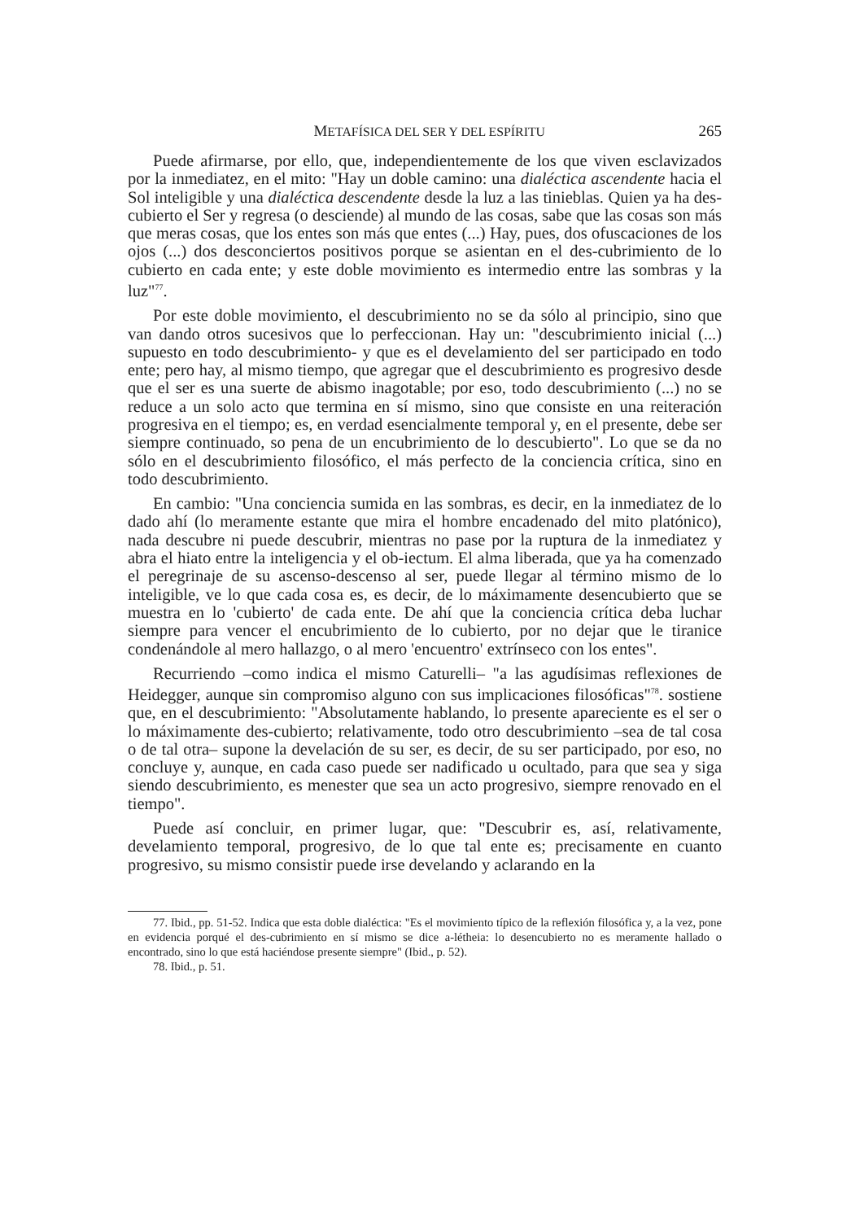METAFÍSICA DEL SER Y DEL ESPÍRITU 265
Puede afirmarse, por ello, que, independientemente de los que viven esclavizados por la inmediatez, en el mito: "Hay un doble camino: una dialéctica ascendente hacia el Sol inteligible y una dialéctica descendente desde la luz a las tinieblas. Quien ya ha des-cubierto el Ser y regresa (o desciende) al mundo de las cosas, sabe que las cosas son más que meras cosas, que los entes son más que entes (...) Hay, pues, dos ofuscaciones de los ojos (...) dos desconciertos positivos porque se asientan en el des-cubrimiento de lo cubierto en cada ente; y este doble movimiento es intermedio entre las sombras y la luz"<sup>77</sup>.
Por este doble movimiento, el descubrimiento no se da sólo al principio, sino que van dando otros sucesivos que lo perfeccionan. Hay un: "descubrimiento inicial (...) supuesto en todo descubrimiento- y que es el develamiento del ser participado en todo ente; pero hay, al mismo tiempo, que agregar que el descubrimiento es progresivo desde que el ser es una suerte de abismo inagotable; por eso, todo descubrimiento (...) no se reduce a un solo acto que termina en sí mismo, sino que consiste en una reiteración progresiva en el tiempo; es, en verdad esencialmente temporal y, en el presente, debe ser siempre continuado, so pena de un encubrimiento de lo descubierto". Lo que se da no sólo en el descubrimiento filosófico, el más perfecto de la conciencia crítica, sino en todo descubrimiento.
En cambio: "Una conciencia sumida en las sombras, es decir, en la inmediatez de lo dado ahí (lo meramente estante que mira el hombre encadenado del mito platónico), nada descubre ni puede descubrir, mientras no pase por la ruptura de la inmediatez y abra el hiato entre la inteligencia y el ob-iectum. El alma liberada, que ya ha comenzado el peregrinaje de su ascenso-descenso al ser, puede llegar al término mismo de lo inteligible, ve lo que cada cosa es, es decir, de lo máximamente desencubierto que se muestra en lo 'cubierto' de cada ente. De ahí que la conciencia crítica deba luchar siempre para vencer el encubrimiento de lo cubierto, por no dejar que le tiranice condenándole al mero hallazgo, o al mero 'encuentro' extrínseco con los entes".
Recurriendo –como indica el mismo Caturelli– "a las agudísimas reflexiones de Heidegger, aunque sin compromiso alguno con sus implicaciones filosóficas"<sup>78</sup>. sostiene que, en el descubrimiento: "Absolutamente hablando, lo presente apareciente es el ser o lo máximamente des-cubierto; relativamente, todo otro descubrimiento –sea de tal cosa o de tal otra– supone la develación de su ser, es decir, de su ser participado, por eso, no concluye y, aunque, en cada caso puede ser nadificado u ocultado, para que sea y siga siendo descubrimiento, es menester que sea un acto progresivo, siempre renovado en el tiempo".
Puede así concluir, en primer lugar, que: "Descubrir es, así, relativamente, develamiento temporal, progresivo, de lo que tal ente es; precisamente en cuanto progresivo, su mismo consistir puede irse develando y aclarando en la
77. Ibid., pp. 51-52. Indica que esta doble dialéctica: "Es el movimiento típico de la reflexión filosófica y, a la vez, pone en evidencia porqué el des-cubrimiento en sí mismo se dice a-létheia: lo desencubierto no es meramente hallado o encontrado, sino lo que está haciéndose presente siempre" (Ibid., p. 52).
78. Ibid., p. 51.